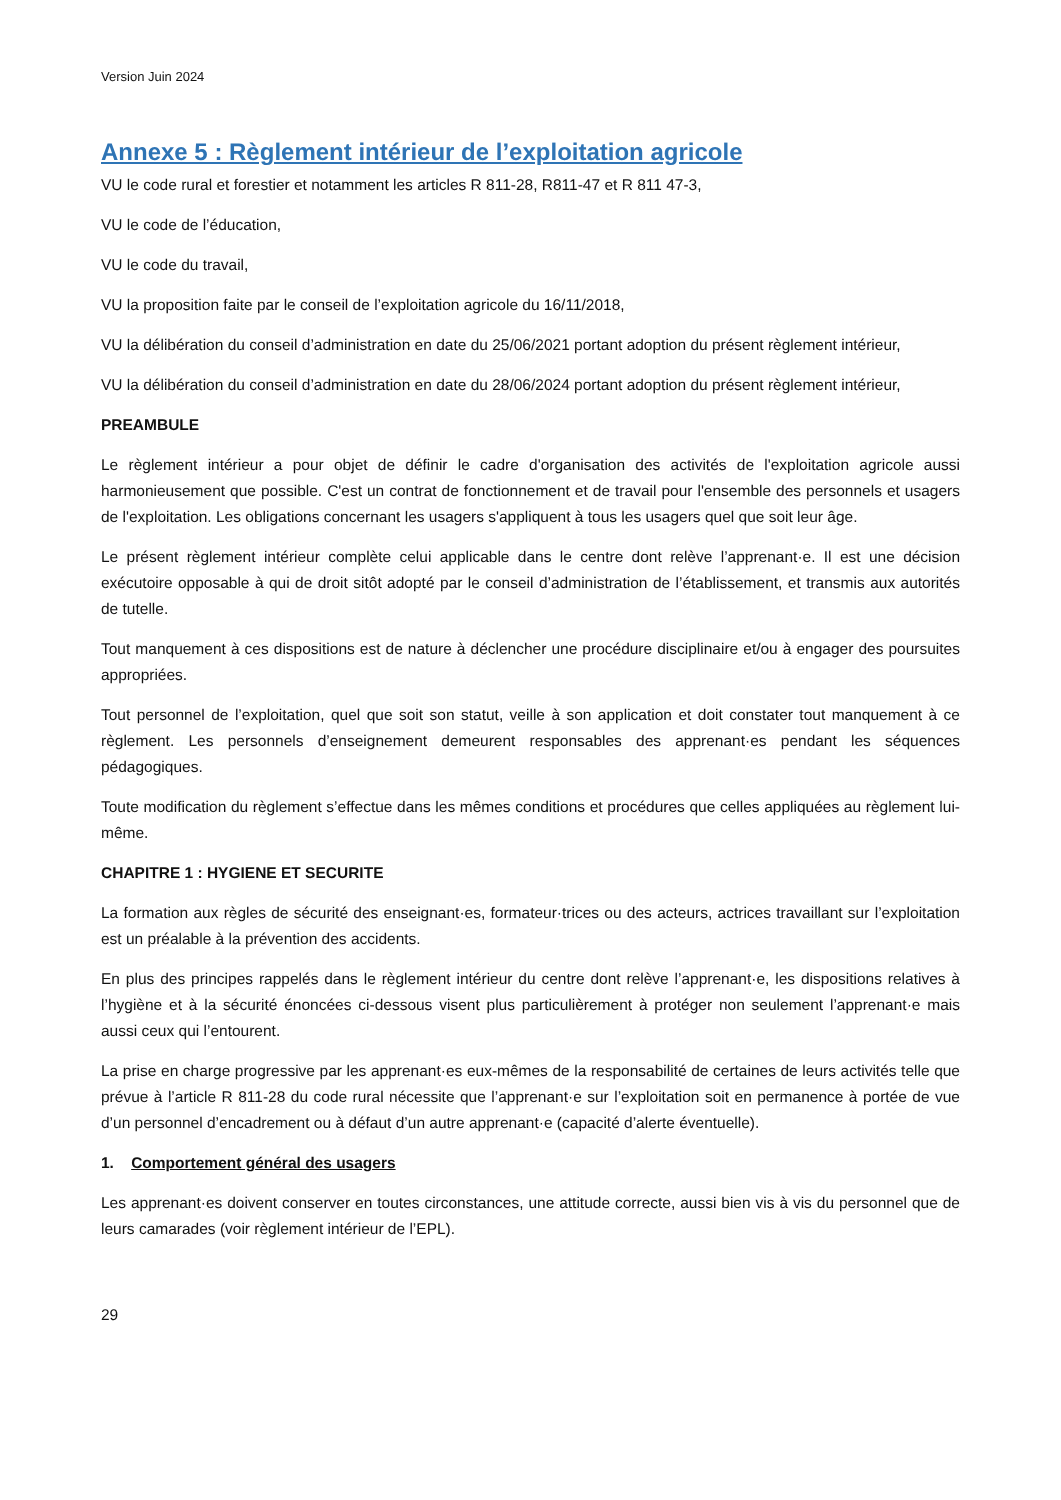Version Juin 2024
Annexe 5 : Règlement intérieur de l’exploitation agricole
VU le code rural et forestier et notamment les articles R 811-28, R811-47 et R 811 47-3,
VU le code de l’éducation,
VU le code du travail,
VU la proposition faite par le conseil de l’exploitation agricole du 16/11/2018,
VU la délibération du conseil d’administration en date du 25/06/2021 portant adoption du présent règlement intérieur,
VU la délibération du conseil d’administration en date du 28/06/2024 portant adoption du présent règlement intérieur,
PREAMBULE
Le règlement intérieur a pour objet de définir le cadre d'organisation des activités de l'exploitation agricole aussi harmonieusement que possible. C'est un contrat de fonctionnement et de travail pour l'ensemble des personnels et usagers de l'exploitation. Les obligations concernant les usagers s'appliquent à tous les usagers quel que soit leur âge.
Le présent règlement intérieur complète celui applicable dans le centre dont relève l’apprenant·e. Il est une décision exécutoire opposable à qui de droit sitôt adopté par le conseil d’administration de l’établissement, et transmis aux autorités de tutelle.
Tout manquement à ces dispositions est de nature à déclencher une procédure disciplinaire et/ou à engager des poursuites appropriées.
Tout personnel de l’exploitation, quel que soit son statut, veille à son application et doit constater tout manquement à ce règlement. Les personnels d’enseignement demeurent responsables des apprenant·es pendant les séquences pédagogiques.
Toute modification du règlement s’effectue dans les mêmes conditions et procédures que celles appliquées au règlement lui-même.
CHAPITRE 1 : HYGIENE ET SECURITE
La formation aux règles de sécurité des enseignant·es, formateur·trices ou des acteurs, actrices travaillant sur l’exploitation est un préalable à la prévention des accidents.
En plus des principes rappelés dans le règlement intérieur du centre dont relève l’apprenant·e, les dispositions relatives à l’hygiène et à la sécurité énoncées ci-dessous visent plus particulièrement à protéger non seulement l’apprenant·e mais aussi ceux qui l’entourent.
La prise en charge progressive par les apprenant·es eux-mêmes de la responsabilité de certaines de leurs activités telle que prévue à l’article R 811-28 du code rural nécessite que l’apprenant·e sur l’exploitation soit en permanence à portée de vue d’un personnel d’encadrement ou à défaut d’un autre apprenant·e (capacité d’alerte éventuelle).
1. Comportement général des usagers
Les apprenant·es doivent conserver en toutes circonstances, une attitude correcte, aussi bien vis à vis du personnel que de leurs camarades (voir règlement intérieur de l’EPL).
29